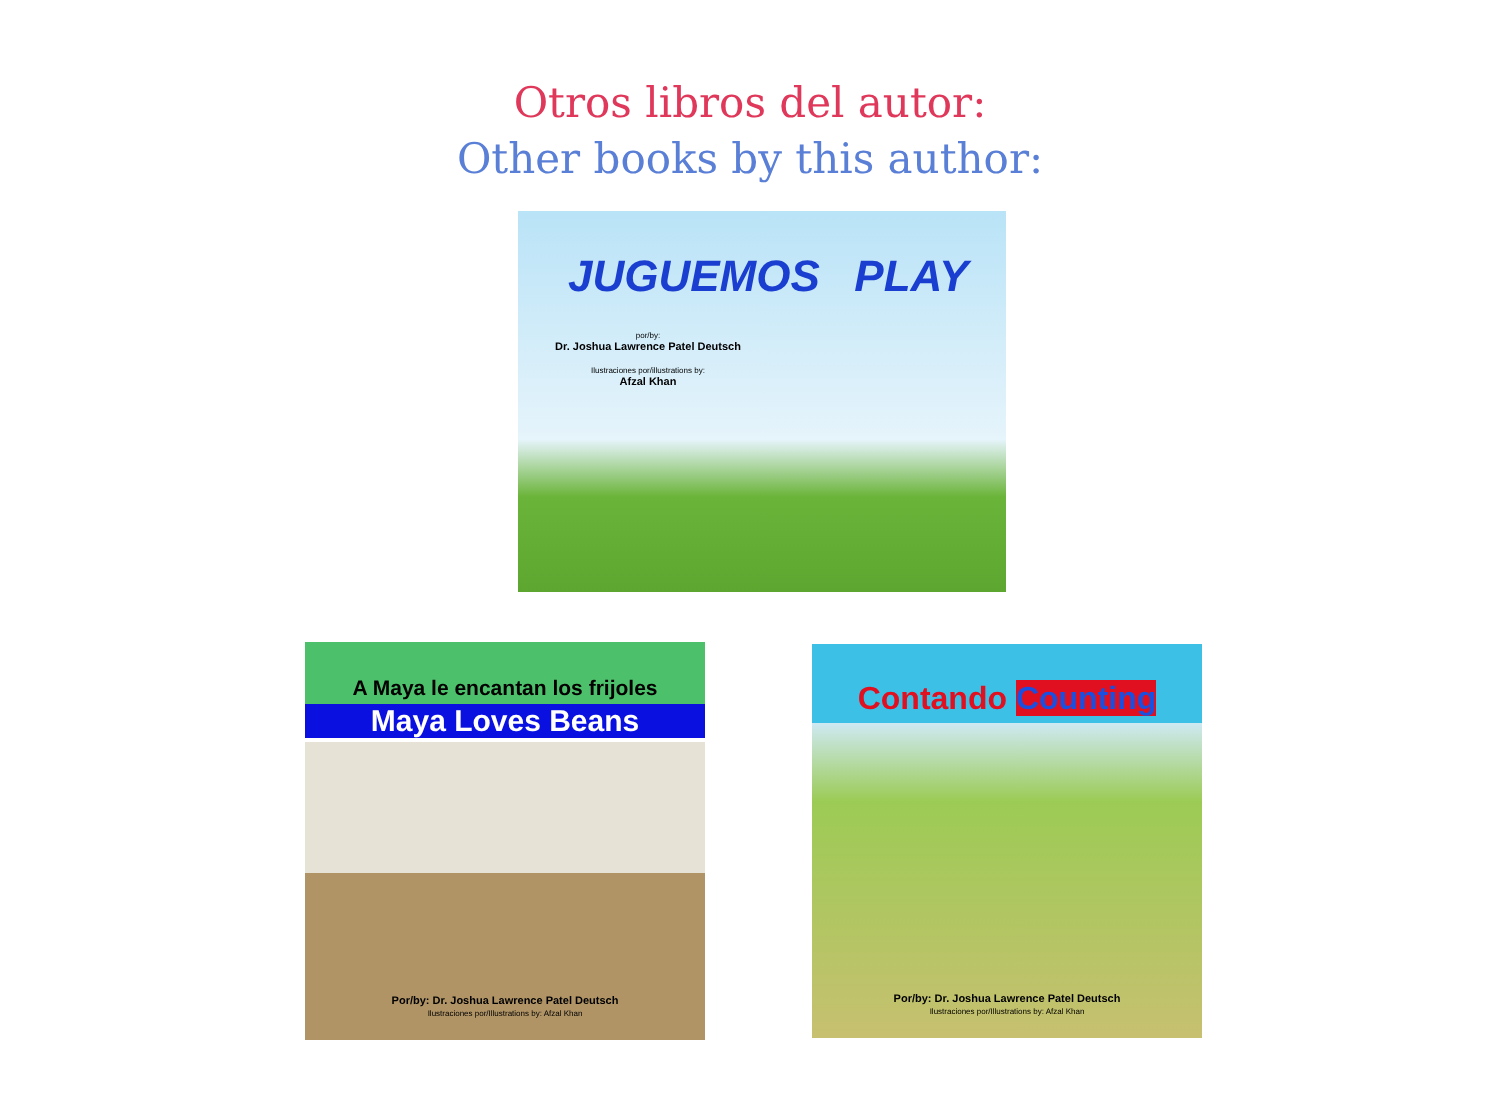Otros libros del autor:
Other books by this author:
JUGUEMOS PLAY
por/by:
Dr. Joshua Lawrence Patel Deutsch
Ilustraciones por/illustrations by:
Afzal Khan
A Maya le encantan los frijoles
Maya Loves Beans
Por/by: Dr. Joshua Lawrence Patel Deutsch
Ilustraciones por/Illustrations by: Afzal Khan
Contando Counting
Por/by: Dr. Joshua Lawrence Patel Deutsch
Ilustraciones por/Illustrations by: Afzal Khan